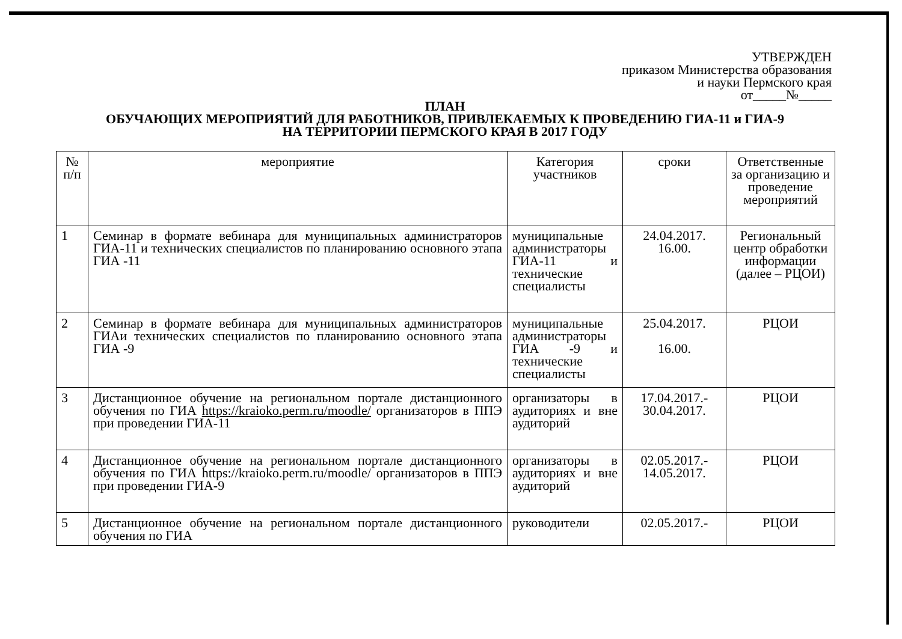УТВЕРЖДЕН
приказом Министерства образования
и науки Пермского края
от_____№_____
ПЛАН
ОБУЧАЮЩИХ МЕРОПРИЯТИЙ ДЛЯ РАБОТНИКОВ, ПРИВЛЕКАЕМЫХ К ПРОВЕДЕНИЮ ГИА-11 и ГИА-9
НА ТЕРРИТОРИИ ПЕРМСКОГО КРАЯ В 2017 ГОДУ
| № п/п | мероприятие | Категория участников | сроки | Ответственные за организацию и проведение мероприятий |
| --- | --- | --- | --- | --- |
| 1 | Семинар в формате вебинара для муниципальных администраторов ГИА-11 и технических специалистов по планированию основного этапа ГИА -11 | муниципальные администраторы ГИА-11 и технические специалисты | 24.04.2017. 16.00. | Региональный центр обработки информации (далее – РЦОИ) |
| 2 | Семинар в формате вебинара для муниципальных администраторов ГИАи технических специалистов по планированию основного этапа ГИА -9 | муниципальные администраторы ГИА -9 и технические специалисты | 25.04.2017. 16.00. | РЦОИ |
| 3 | Дистанционное обучение на региональном портале дистанционного обучения по ГИА https://kraioko.perm.ru/moodle/ организаторов в ППЭ при проведении ГИА-11 | организаторы в аудиториях и вне аудиторий | 17.04.2017.- 30.04.2017. | РЦОИ |
| 4 | Дистанционное обучение на региональном портале дистанционного обучения по ГИА https://kraioko.perm.ru/moodle/ организаторов в ППЭ при проведении ГИА-9 | организаторы в аудиториях и вне аудиторий | 02.05.2017.- 14.05.2017. | РЦОИ |
| 5 | Дистанционное обучение на региональном портале дистанционного обучения по ГИА | руководители | 02.05.2017.- | РЦОИ |